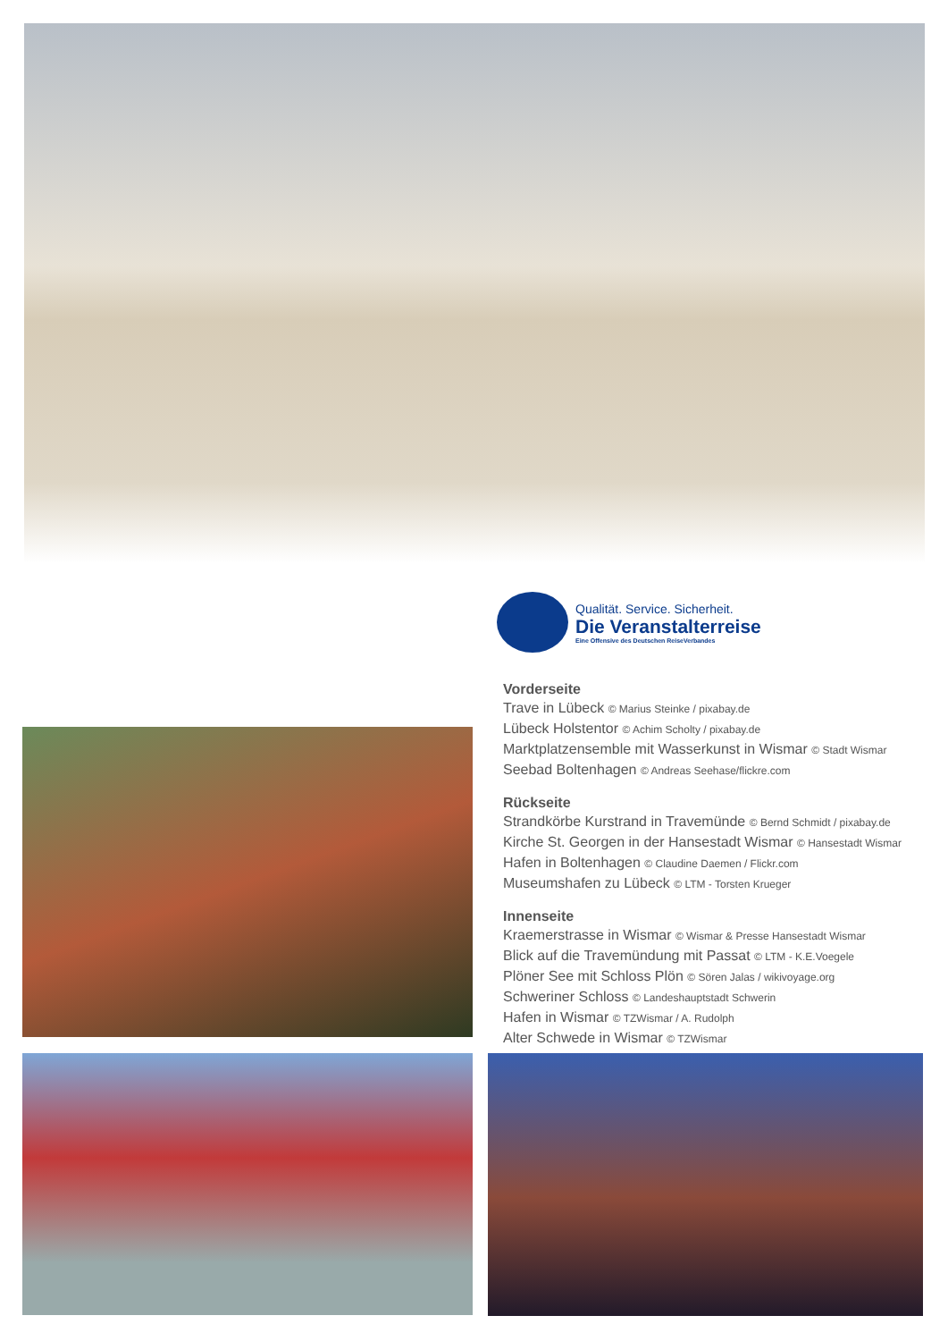Qualität. Service. Sicherheit.
Die Veranstalterreise
Eine Offensive des Deutschen ReiseVerbandes
Vorderseite
Trave in Lübeck © Marius Steinke / pixabay.de
Lübeck Holstentor © Achim Scholty / pixabay.de
Marktplatzensemble mit Wasserkunst in Wismar © Stadt Wismar
Seebad Boltenhagen © Andreas Seehase/flickre.com
Rückseite
Strandkörbe Kurstrand in Travemünde © Bernd Schmidt / pixabay.de
Kirche St. Georgen in der Hansestadt Wismar © Hansestadt Wismar
Hafen in Boltenhagen © Claudine Daemen / Flickr.com
Museumshafen zu Lübeck © LTM - Torsten Krueger
Innenseite
Kraemerstrasse in Wismar © Wismar & Presse Hansestadt Wismar
Blick auf die Travemündung mit Passat © LTM - K.E.Voegele
Plöner See mit Schloss Plön © Sören Jalas / wikivoyage.org
Schweriner Schloss © Landeshauptstadt Schwerin
Hafen in Wismar © TZWismar / A. Rudolph
Alter Schwede in Wismar © TZWismar